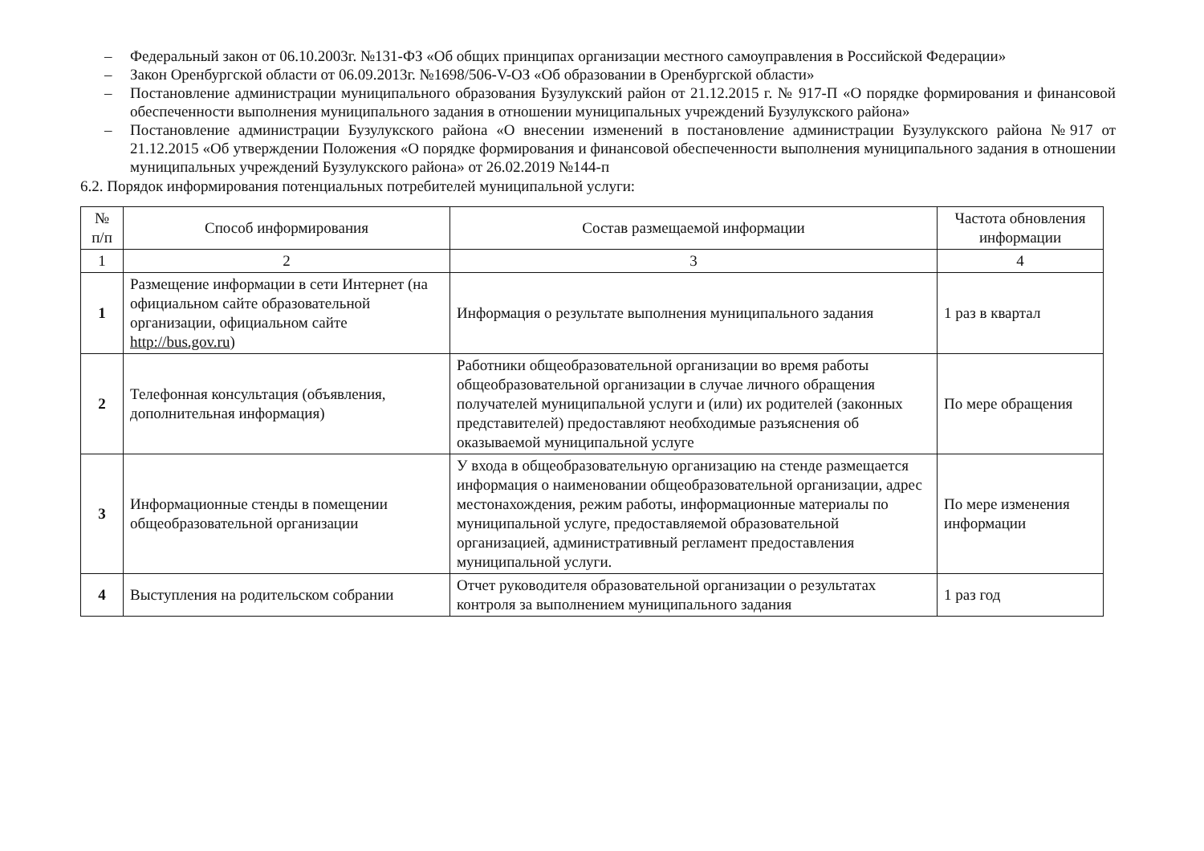– Федеральный закон от 06.10.2003г. №131-ФЗ «Об общих принципах организации местного самоуправления в Российской Федерации»
– Закон Оренбургской области от 06.09.2013г. №1698/506-V-ОЗ «Об образовании в Оренбургской области»
– Постановление администрации муниципального образования Бузулукский район от 21.12.2015 г. № 917-П «О порядке формирования и финансовой обеспеченности выполнения муниципального задания в отношении муниципальных учреждений Бузулукского района»
– Постановление администрации Бузулукского района «О внесении изменений в постановление администрации Бузулукского района №917 от 21.12.2015 «Об утверждении Положения «О порядке формирования и финансовой обеспеченности выполнения муниципального задания в отношении муниципальных учреждений Бузулукского района» от 26.02.2019 №144-п
6.2. Порядок информирования потенциальных потребителей муниципальной услуги:
| № п/п | Способ информирования | Состав размещаемой информации | Частота обновления информации |
| --- | --- | --- | --- |
| 1 | 2 | 3 | 4 |
| 1 | Размещение информации в сети Интернет (на официальном сайте образовательной организации, официальном сайте http://bus.gov.ru ) | Информация о результате выполнения муниципального задания | 1 раз в квартал |
| 2 | Телефонная консультация (объявления, дополнительная информация) | Работники общеобразовательной организации во время работы общеобразовательной организации в случае личного обращения получателей муниципальной услуги и (или) их родителей (законных представителей) предоставляют необходимые разъяснения об оказываемой муниципальной услуге | По мере обращения |
| 3 | Информационные стенды в помещении общеобразовательной организации | У входа в общеобразовательную организацию на стенде размещается информация о наименовании общеобразовательной организации, адрес местонахождения, режим работы, информационные материалы по муниципальной услуге, предоставляемой образовательной организацией, административный регламент предоставления муниципальной услуги. | По мере изменения информации |
| 4 | Выступления на родительском собрании | Отчет руководителя образовательной организации о результатах контроля за выполнением муниципального задания | 1 раз год |